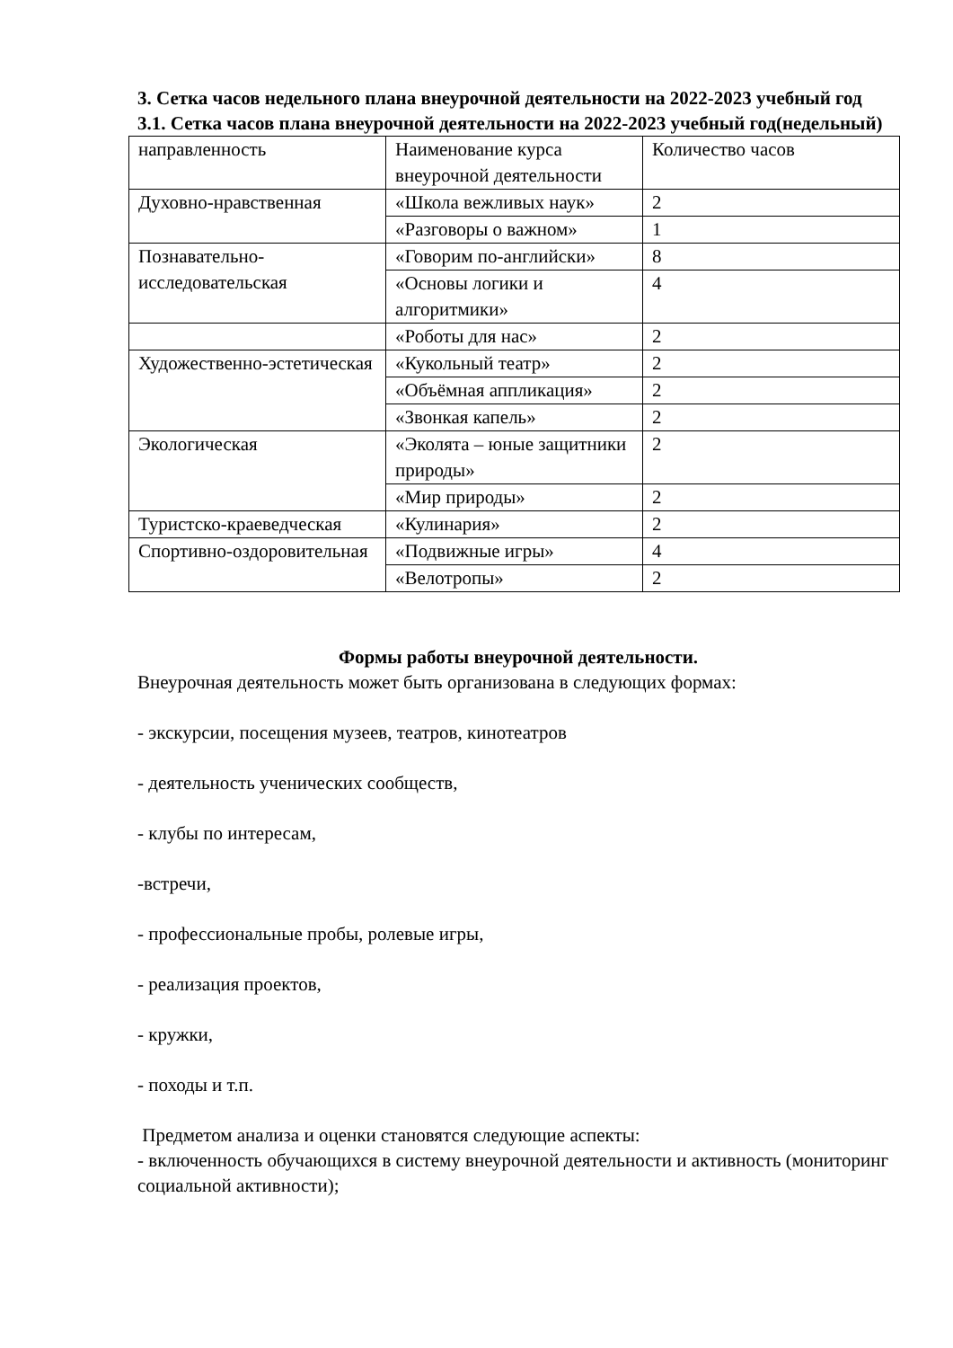3. Сетка часов недельного плана внеурочной деятельности на 2022-2023 учебный год
3.1. Сетка часов плана внеурочной деятельности на 2022-2023 учебный год(недельный)
| направленность | Наименование курса внеурочной деятельности | Количество часов |
| Духовно-нравственная | «Школа вежливых наук» | 2 |
| | «Разговоры о важном» | 1 |
| Познавательно-исследовательская | «Говорим по-английски» | 8 |
| | «Основы логики и алгоритмики» | 4 |
| | «Роботы для нас» | 2 |
| Художественно-эстетическая | «Кукольный театр» | 2 |
| | «Объёмная аппликация» | 2 |
| | «Звонкая капель» | 2 |
| Экологическая | «Эколята – юные защитники природы» | 2 |
| | «Мир природы» | 2 |
| Туристско-краеведческая | «Кулинария» | 2 |
| Спортивно-оздоровительная | «Подвижные игры» | 4 |
| | «Велотропы» | 2 |
Формы работы внеурочной деятельности.
Внеурочная деятельность может быть организована в следующих формах:
- экскурсии, посещения музеев, театров, кинотеатров
- деятельность ученических сообществ,
- клубы по интересам,
-встречи,
- профессиональные пробы, ролевые игры,
- реализация проектов,
- кружки,
- походы и т.п.
Предметом анализа и оценки становятся следующие аспекты:
- включенность обучающихся в систему внеурочной деятельности и активность (мониторинг социальной активности);